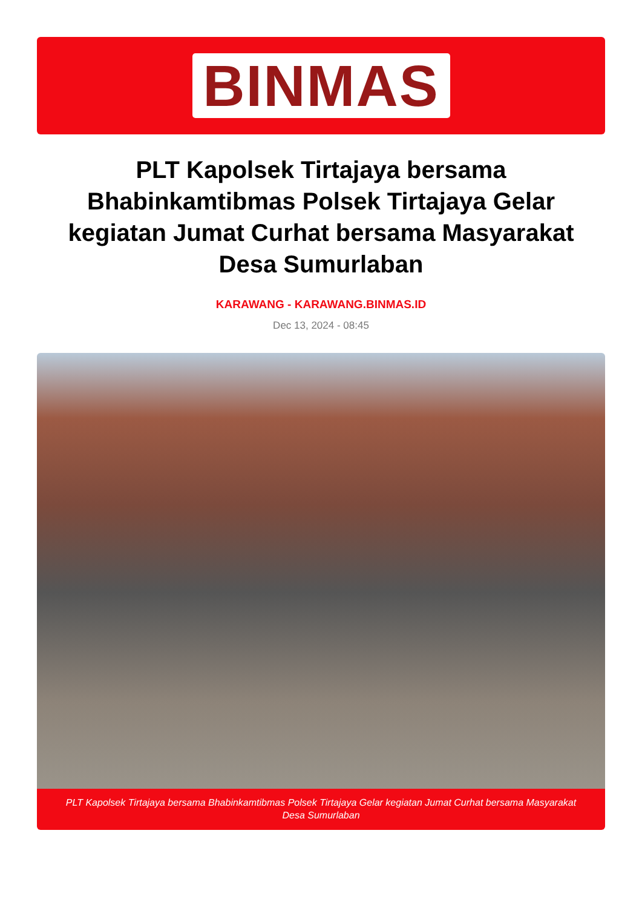BINMAS
PLT Kapolsek Tirtajaya bersama Bhabinkamtibmas Polsek Tirtajaya Gelar kegiatan Jumat Curhat bersama Masyarakat Desa Sumurlaban
KARAWANG - KARAWANG.BINMAS.ID
Dec 13, 2024 - 08:45
PLT Kapolsek Tirtajaya bersama Bhabinkamtibmas Polsek Tirtajaya Gelar kegiatan Jumat Curhat bersama Masyarakat Desa Sumurlaban